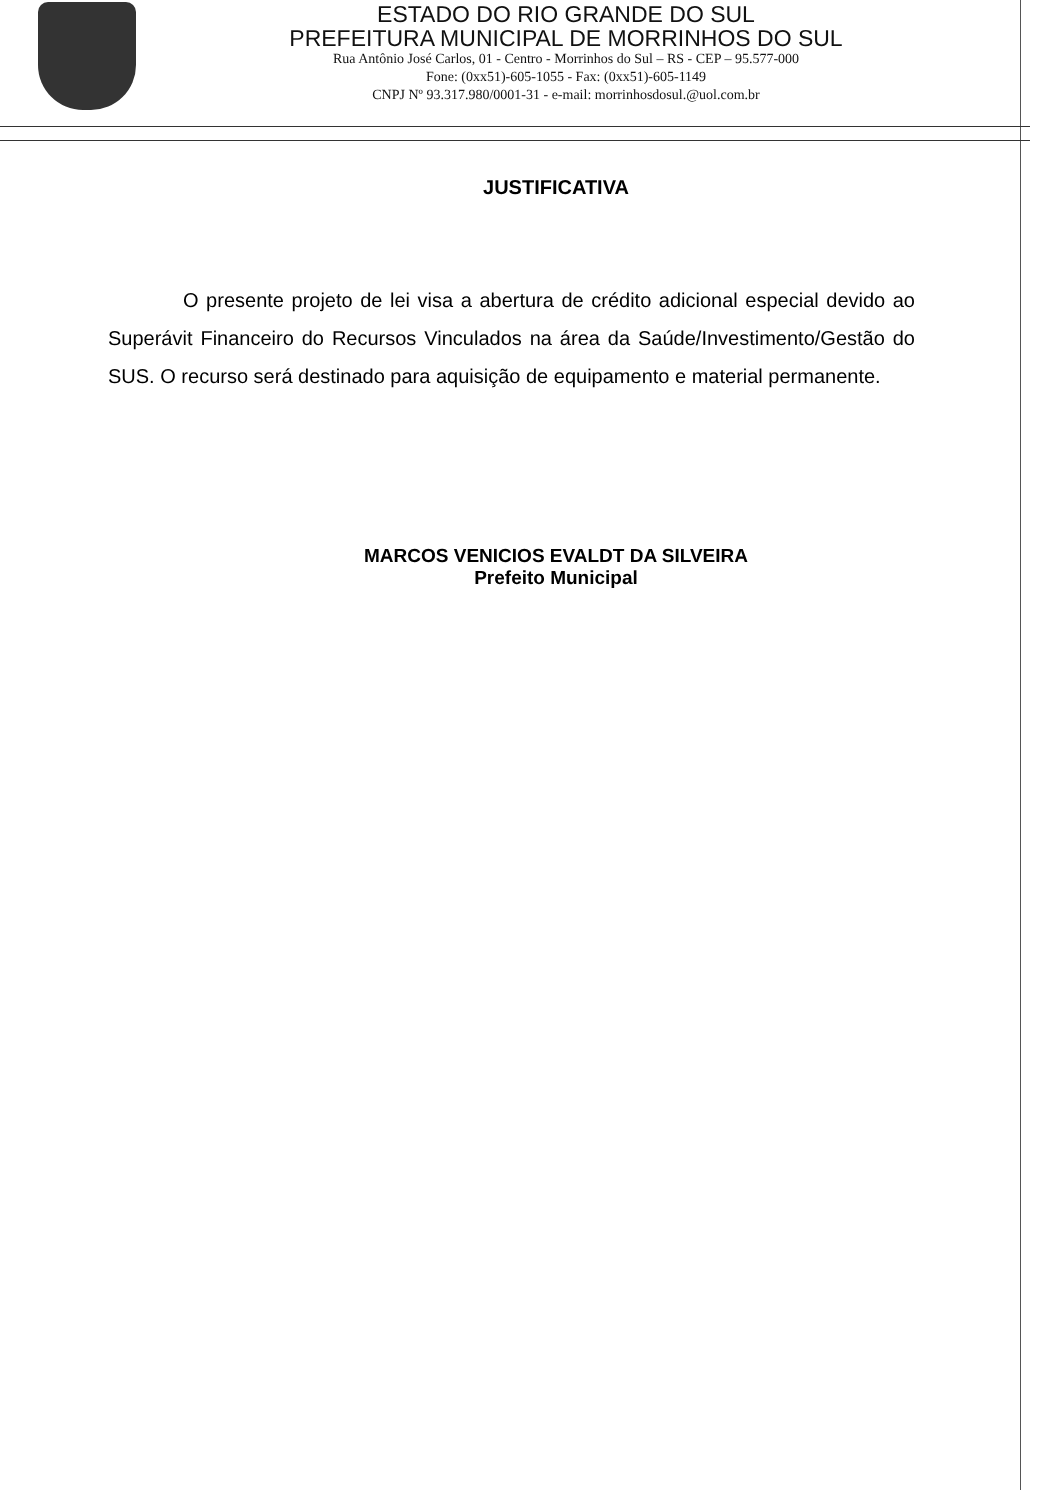ESTADO DO RIO GRANDE DO SUL
PREFEITURA MUNICIPAL DE MORRINHOS DO SUL
Rua Antônio José Carlos, 01 - Centro - Morrinhos do Sul – RS - CEP – 95.577-000
Fone: (0xx51)-605-1055 - Fax: (0xx51)-605-1149
CNPJ Nº 93.317.980/0001-31 - e-mail: morrinhosdosul.@uol.com.br
JUSTIFICATIVA
O presente projeto de lei visa a abertura de crédito adicional especial devido ao Superávit Financeiro do Recursos Vinculados na área da Saúde/Investimento/Gestão do SUS. O recurso será destinado para aquisição de equipamento e material permanente.
MARCOS VENICIOS EVALDT DA SILVEIRA
Prefeito Municipal